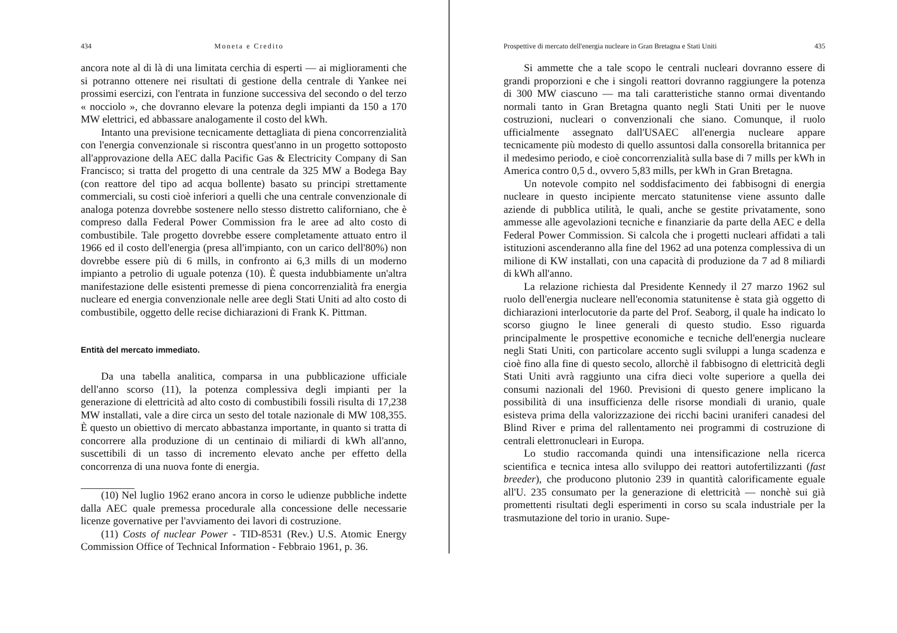434 Moneta e Credito
ancora note al di là di una limitata cerchia di esperti — ai miglioramenti che si potranno ottenere nei risultati di gestione della centrale di Yankee nei prossimi esercizi, con l'entrata in funzione successiva del secondo o del terzo « nocciolo », che dovranno elevare la potenza degli impianti da 150 a 170 MW elettrici, ed abbassare analogamente il costo del kWh.
Intanto una previsione tecnicamente dettagliata di piena concorrenzialità con l'energia convenzionale si riscontra quest'anno in un progetto sottoposto all'approvazione della AEC dalla Pacific Gas & Electricity Company di San Francisco; si tratta del progetto di una centrale da 325 MW a Bodega Bay (con reattore del tipo ad acqua bollente) basato su principi strettamente commerciali, su costi cioè inferiori a quelli che una centrale convenzionale di analoga potenza dovrebbe sostenere nello stesso distretto californiano, che è compreso dalla Federal Power Commission fra le aree ad alto costo di combustibile. Tale progetto dovrebbe essere completamente attuato entro il 1966 ed il costo dell'energia (presa all'impianto, con un carico dell'80%) non dovrebbe essere più di 6 mills, in confronto ai 6,3 mills di un moderno impianto a petrolio di uguale potenza (10). È questa indubbiamente un'altra manifestazione delle esistenti premesse di piena concorrenzialità fra energia nucleare ed energia convenzionale nelle aree degli Stati Uniti ad alto costo di combustibile, oggetto delle recise dichiarazioni di Frank K. Pittman.
Entità del mercato immediato.
Da una tabella analitica, comparsa in una pubblicazione ufficiale dell'anno scorso (11), la potenza complessiva degli impianti per la generazione di elettricità ad alto costo di combustibili fossili risulta di 17,238 MW installati, vale a dire circa un sesto del totale nazionale di MW 108,355. È questo un obiettivo di mercato abbastanza importante, in quanto si tratta di concorrere alla produzione di un centinaio di miliardi di kWh all'anno, suscettibili di un tasso di incremento elevato anche per effetto della concorrenza di una nuova fonte di energia.
(10) Nel luglio 1962 erano ancora in corso le udienze pubbliche indette dalla AEC quale premessa procedurale alla concessione delle necessarie licenze governative per l'avviamento dei lavori di costruzione.
(11) Costs of nuclear Power - TID-8531 (Rev.) U.S. Atomic Energy Commission Office of Technical Information - Febbraio 1961, p. 36.
Prospettive di mercato dell'energia nucleare in Gran Bretagna e Stati Uniti 435
Si ammette che a tale scopo le centrali nucleari dovranno essere di grandi proporzioni e che i singoli reattori dovranno raggiungere la potenza di 300 MW ciascuno — ma tali caratteristiche stanno ormai diventando normali tanto in Gran Bretagna quanto negli Stati Uniti per le nuove costruzioni, nucleari o convenzionali che siano. Comunque, il ruolo ufficialmente assegnato dall'USAEC all'energia nucleare appare tecnicamente più modesto di quello assuntosi dalla consorella britannica per il medesimo periodo, e cioè concorrenzialità sulla base di 7 mills per kWh in America contro 0,5 d., ovvero 5,83 mills, per kWh in Gran Bretagna.
Un notevole compito nel soddisfacimento dei fabbisogni di energia nucleare in questo incipiente mercato statunitense viene assunto dalle aziende di pubblica utilità, le quali, anche se gestite privatamente, sono ammesse alle agevolazioni tecniche e finanziarie da parte della AEC e della Federal Power Commission. Si calcola che i progetti nucleari affidati a tali istituzioni ascenderanno alla fine del 1962 ad una potenza complessiva di un milione di KW installati, con una capacità di produzione da 7 ad 8 miliardi di kWh all'anno.
La relazione richiesta dal Presidente Kennedy il 27 marzo 1962 sul ruolo dell'energia nucleare nell'economia statunitense è stata già oggetto di dichiarazioni interlocutorie da parte del Prof. Seaborg, il quale ha indicato lo scorso giugno le linee generali di questo studio. Esso riguarda principalmente le prospettive economiche e tecniche dell'energia nucleare negli Stati Uniti, con particolare accento sugli sviluppi a lunga scadenza e cioè fino alla fine di questo secolo, allorchè il fabbisogno di elettricità degli Stati Uniti avrà raggiunto una cifra dieci volte superiore a quella dei consumi nazionali del 1960. Previsioni di questo genere implicano la possibilità di una insufficienza delle risorse mondiali di uranio, quale esisteva prima della valorizzazione dei ricchi bacini uraniferi canadesi del Blind River e prima del rallentamento nei programmi di costruzione di centrali elettronucleari in Europa.
Lo studio raccomanda quindi una intensificazione nella ricerca scientifica e tecnica intesa allo sviluppo dei reattori autofertilizzanti (fast breeder), che producono plutonio 239 in quantità calorificamente eguale all'U. 235 consumato per la generazione di elettricità — nonchè sui già promettenti risultati degli esperimenti in corso su scala industriale per la trasmutazione del torio in uranio. Supe-